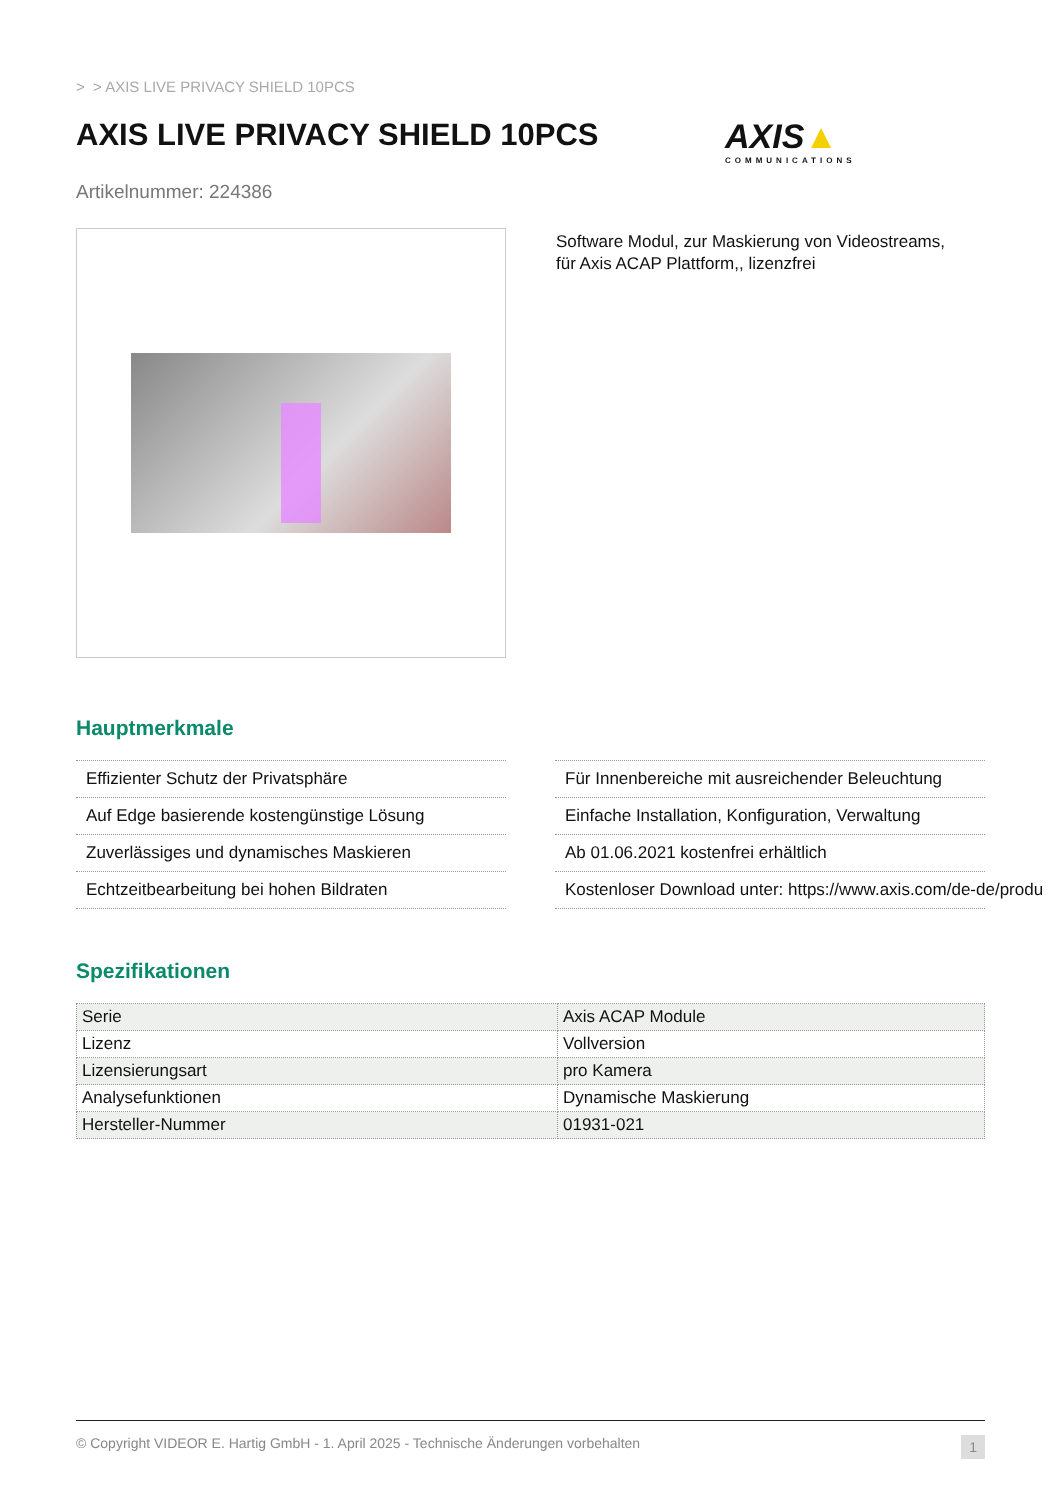> > AXIS LIVE PRIVACY SHIELD 10PCS
AXIS LIVE PRIVACY SHIELD 10PCS AXIS▲
COMMUNICATIONS
Artikelnummer: 224386
Software Modul, zur Maskierung von Videostreams,
für Axis ACAP Plattform,, lizenzfrei
Hauptmerkmale
Effizienter Schutz der Privatsphäre
Auf Edge basierende kostengünstige Lösung
Zuverlässiges und dynamisches Maskieren
Echtzeitbearbeitung bei hohen Bildraten
Für Innenbereiche mit ausreichender Beleuchtung
Einfache Installation, Konfiguration, Verwaltung
Ab 01.06.2021 kostenfrei erhältlich
Kostenloser Download unter: https://www.axis.com/de-de/produ
Spezifikationen
| Serie | Axis ACAP Module |
| Lizenz | Vollversion |
| Lizensierungsart | pro Kamera |
| Analysefunktionen | Dynamische Maskierung |
| Hersteller-Nummer | 01931-021 |
© Copyright VIDEOR E. Hartig GmbH - 1. April 2025 - Technische Änderungen vorbehalten 1